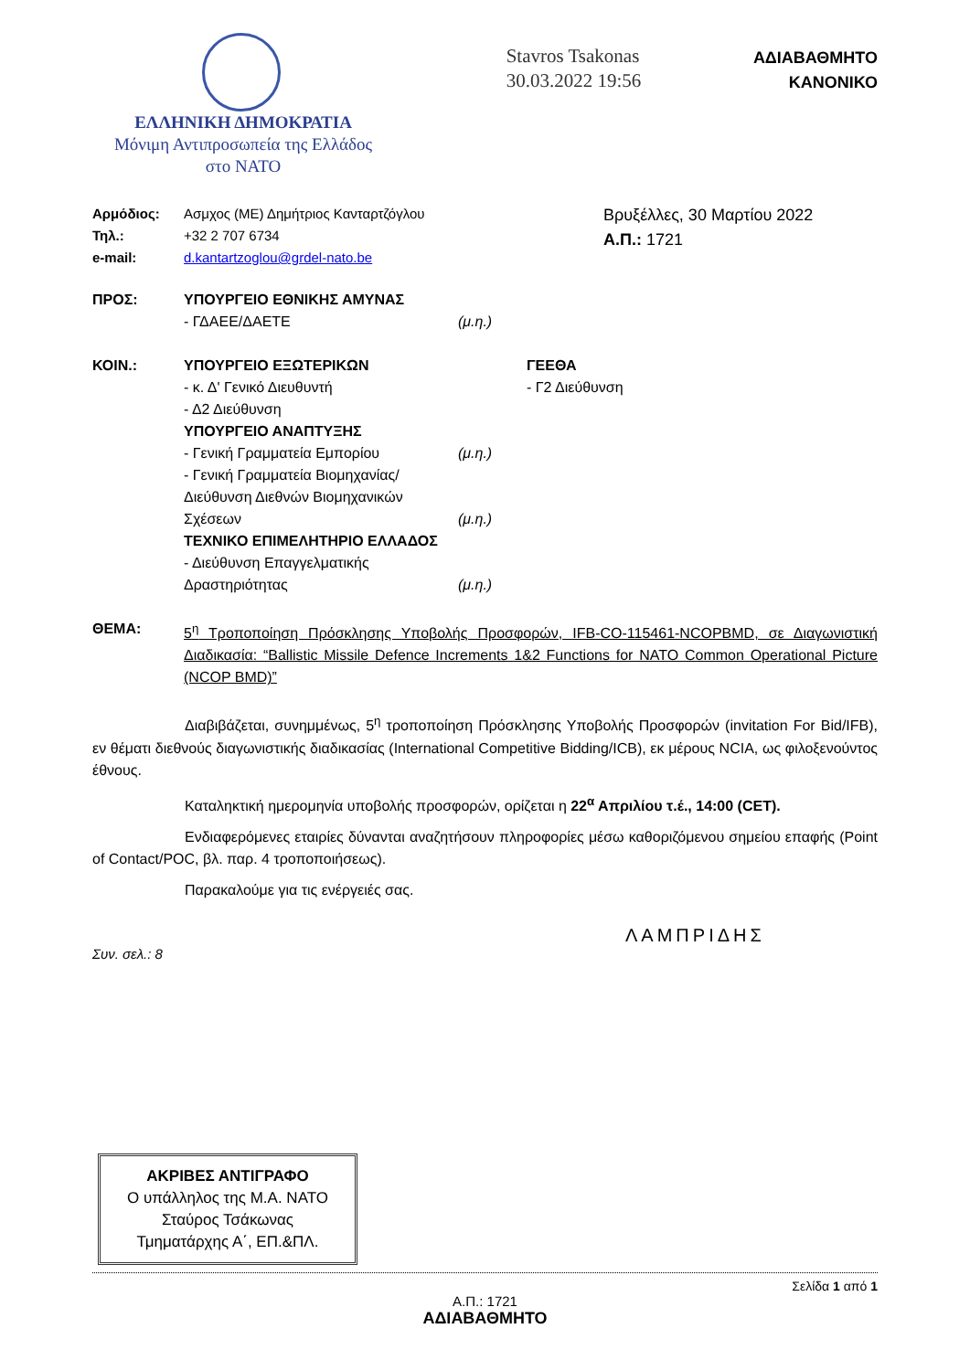ΕΛΛΗΝΙΚΗ ΔΗΜΟΚΡΑΤΙΑ
Μόνιμη Αντιπροσωπεία της Ελλάδος
στο ΝΑΤΟ
Stavros Tsakonas
30.03.2022 19:56
ΑΔΙΑΒΑΘΜΗΤΟ
ΚΑΝΟΝΙΚΟ
| Αρμόδιος: | Ασμχος (ΜΕ) Δημήτριος Κανταρτζόγλου |
| Τηλ.: | +32 2 707 6734 |
| e-mail: | d.kantartzoglou@grdel-nato.be |
Βρυξέλλες, 30 Μαρτίου 2022
Α.Π.: 1721
| ΠΡΟΣ: | ΥΠΟΥΡΓΕΙΟ ΕΘΝΙΚΗΣ ΑΜΥΝΑΣ - ΓΔΑΕΕ/ΔΑΕΤΕ | (μ.η.) | |
| ΚΟΙΝ.: | ΥΠΟΥΡΓΕΙΟ ΕΞΩΤΕΡΙΚΩΝ - κ. Δ' Γενικό Διευθυντή - Δ2 Διεύθυνση ΥΠΟΥΡΓΕΙΟ ΑΝΑΠΤΥΞΗΣ - Γενική Γραμματεία Εμπορίου - Γενική Γραμματεία Βιομηχανίας/ Διεύθυνση Διεθνών Βιομηχανικών Σχέσεων ΤΕΧΝΙΚΟ ΕΠΙΜΕΛΗΤΗΡΙΟ ΕΛΛΑΔΟΣ - Διεύθυνση Επαγγελματικής Δραστηριότητας | (μ.η.) (μ.η.) (μ.η.) | ΓΕΕΘΑ - Γ2 Διεύθυνση |
| ΘΕΜΑ: | 5<sup>η</sup> Τροποποίηση Πρόσκλησης Υποβολής Προσφορών, IFB-CO-115461-NCOPBMD, σε Διαγωνιστική Διαδικασία: “Ballistic Missile Defence Increments 1&2 Functions for NATO Common Operational Picture (NCOP BMD)” | | |
Διαβιβάζεται, συνημμένως, 5<sup>η</sup> τροποποίηση Πρόσκλησης Υποβολής Προσφορών (invitation For Bid/IFB), εν θέματι διεθνούς διαγωνιστικής διαδικασίας (International Competitive Bidding/ICB), εκ μέρους NCIA, ως φιλοξενούντος έθνους.
Καταληκτική ημερομηνία υποβολής προσφορών, ορίζεται η 22<sup>α</sup> Απριλίου τ.έ., 14:00 (CET).
Ενδιαφερόμενες εταιρίες δύνανται αναζητήσουν πληροφορίες μέσω καθοριζόμενου σημείου επαφής (Point of Contact/POC, βλ. παρ. 4 τροποποιήσεως).
Παρακαλούμε για τις ενέργειές σας.
ΛΑΜΠΡΙΔΗΣ
Συν. σελ.: 8
ΑΚΡΙΒΕΣ ΑΝΤΙΓΡΑΦΟ
Ο υπάλληλος της Μ.Α. ΝΑΤΟ
Σταύρος Τσάκωνας
Τμηματάρχης Α΄, ΕΠ.&ΠΛ.
Σελίδα 1 από 1
Α.Π.: 1721
ΑΔΙΑΒΑΘΜΗΤΟ